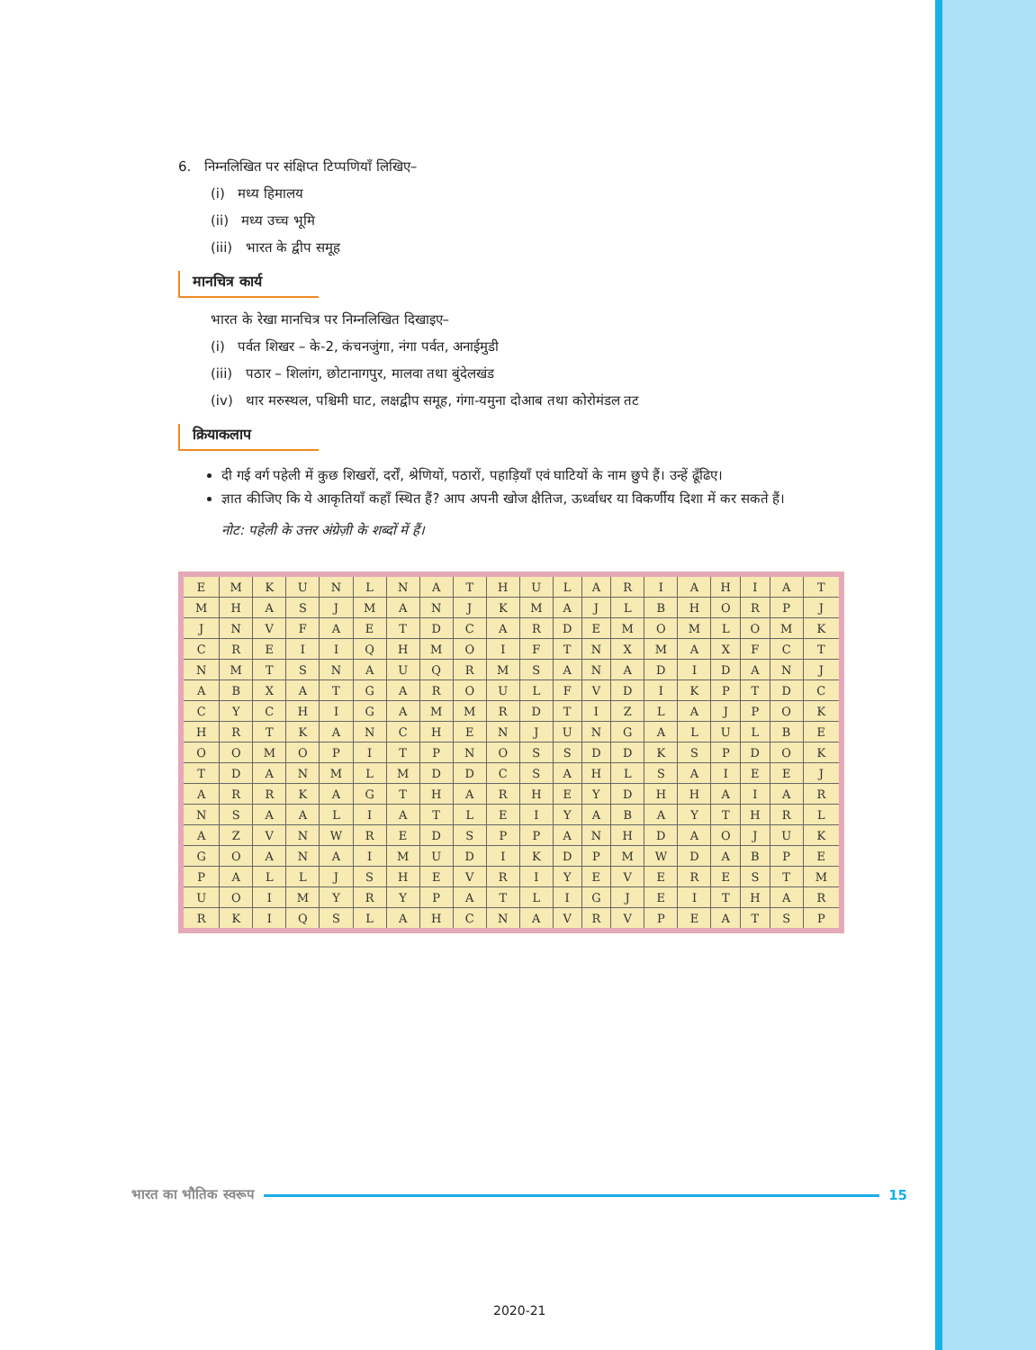6. निम्नलिखित पर संक्षिप्त टिप्पणियाँ लिखिए–
(i) मध्य हिमालय
(ii) मध्य उच्च भूमि
(iii) भारत के द्वीप समूह
मानचित्र कार्य
भारत के रेखा मानचित्र पर निम्नलिखित दिखाइए–
(i) पर्वत शिखर – के-2, कंचनजुंगा, नंगा पर्वत, अनाईमुडी
(iii) पठार – शिलांग, छोटानागपुर, मालवा तथा बुंदेलखंड
(iv) थार मरुस्थल, पश्चिमी घाट, लक्षद्वीप समूह, गंगा-यमुना दोआब तथा कोरोमंडल तट
क्रियाकलाप
दी गई वर्ग पहेली में कुछ शिखरों, दर्रों, श्रेणियों, पठारों, पहाड़ियाँ एवं घाटियों के नाम छुपे हैं। उन्हें ढूँढिए।
ज्ञात कीजिए कि ये आकृतियाँ कहाँ स्थित हैं? आप अपनी खोज क्षैतिज, ऊर्ध्वाधर या विकर्णीय दिशा में कर सकते हैं।
नोट: पहेली के उत्तर अंग्रेज़ी के शब्दों में हैं।
| E | M | K | U | N | L | N | A | T | H | U | L | A | R | I | A | H | I | A | T |
| M | H | A | S | J | M | A | N | J | K | M | A | J | L | B | H | O | R | P | J |
| J | N | V | F | A | E | T | D | C | A | R | D | E | M | O | M | L | O | M | K |
| C | R | E | I | I | Q | H | M | O | I | F | T | N | X | M | A | X | F | C | T |
| N | M | T | S | N | A | U | Q | R | M | S | A | N | A | D | I | D | A | N | J |
| A | B | X | A | T | G | A | R | O | U | L | F | V | D | I | K | P | T | D | C |
| C | Y | C | H | I | G | A | M | M | R | D | T | I | Z | L | A | J | P | O | K |
| H | R | T | K | A | N | C | H | E | N | J | U | N | G | A | L | U | L | B | E |
| O | O | M | O | P | I | T | P | N | O | S | S | D | D | K | S | P | D | O | K |
| T | D | A | N | M | L | M | D | D | C | S | A | H | L | S | A | I | E | E | J |
| A | R | R | K | A | G | T | H | A | R | H | E | Y | D | H | H | A | I | A | R |
| N | S | A | A | L | I | A | T | L | E | I | Y | A | B | A | Y | T | H | R | L |
| A | Z | V | N | W | R | E | D | S | P | P | A | N | H | D | A | O | J | U | K |
| G | O | A | N | A | I | M | U | D | I | K | D | P | M | W | D | A | B | P | E |
| P | A | L | L | J | S | H | E | V | R | I | Y | E | V | E | R | E | S | T | M |
| U | O | I | M | Y | R | Y | P | A | T | L | I | G | J | E | I | T | H | A | R |
| R | K | I | Q | S | L | A | H | C | N | A | V | R | V | P | E | A | T | S | P |
भारत का भौतिक स्वरूप 15
2020-21